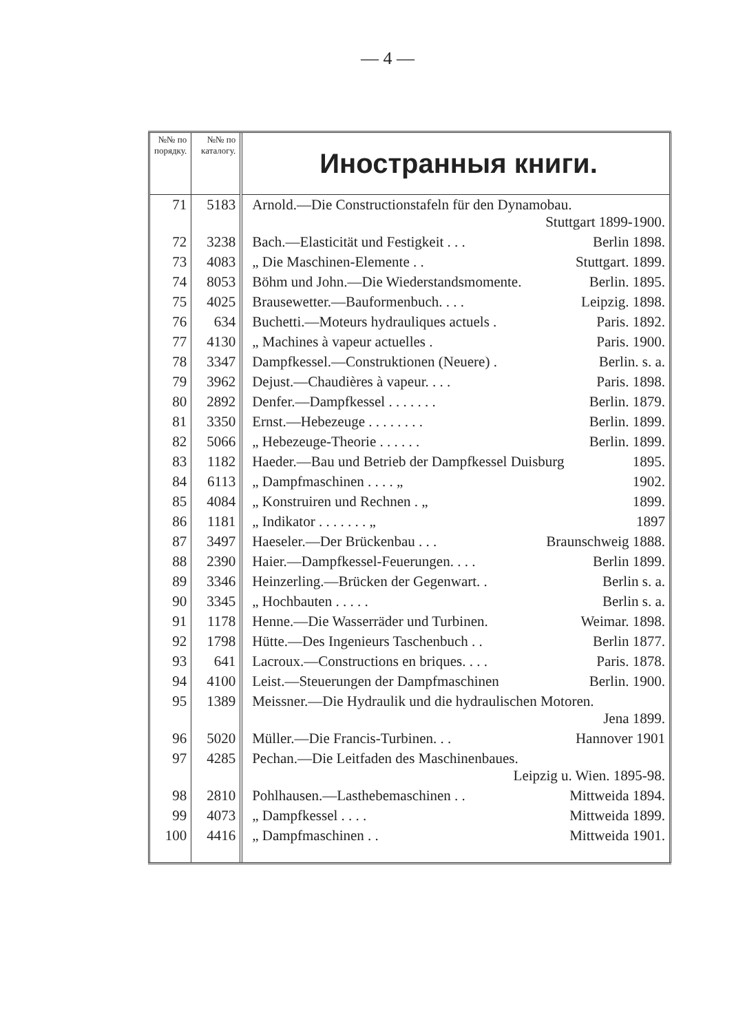— 4 —
| №№ по порядку. | №№ по каталогу. | Иностранныя книги. |
| --- | --- | --- |
| 71 | 5183 | Arnold.—Die Constructionstafeln für den Dynamobau. Stuttgart 1899-1900. |
| 72 | 3238 | Bach.—Elasticität und Festigkeit . . . Berlin 1898. |
| 73 | 4083 | „ Die Maschinen-Elemente . . Stuttgart. 1899. |
| 74 | 8053 | Böhm und John.—Die Wiederstandsmomente. Berlin. 1895. |
| 75 | 4025 | Brausewetter.—Bauformenbuch. . . . Leipzig. 1898. |
| 76 | 634 | Buchetti.—Moteurs hydrauliques actuels . Paris. 1892. |
| 77 | 4130 | „ Machines à vapeur actuelles . Paris. 1900. |
| 78 | 3347 | Dampfkessel.—Construktionen (Neuere) . Berlin. s. a. |
| 79 | 3962 | Dejust.—Chaudières à vapeur. . . . Paris. 1898. |
| 80 | 2892 | Denfer.—Dampfkessel . . . . . . . Berlin. 1879. |
| 81 | 3350 | Ernst.—Hebezeuge . . . . . . . . Berlin. 1899. |
| 82 | 5066 | „ Hebezeuge-Theorie . . . . . . Berlin. 1899. |
| 83 | 1182 | Haeder.—Bau und Betrieb der Dampfkessel Duisburg 1895. |
| 84 | 6113 | „ Dampfmaschinen . . . . „ 1902. |
| 85 | 4084 | „ Konstruiren und Rechnen . „ 1899. |
| 86 | 1181 | „ Indikator . . . . . . . „ 1897 |
| 87 | 3497 | Haeseler.—Der Brückenbau . . . Braunschweig 1888. |
| 88 | 2390 | Haier.—Dampfkessel-Feuerungen. . . . Berlin 1899. |
| 89 | 3346 | Heinzerling.—Brücken der Gegenwart. . Berlin s. a. |
| 90 | 3345 | „ Hochbauten . . . . . Berlin s. a. |
| 91 | 1178 | Henne.—Die Wasserräder und Turbinen. Weimar. 1898. |
| 92 | 1798 | Hütte.—Des Ingenieurs Taschenbuch . . Berlin 1877. |
| 93 | 641 | Lacroux.—Constructions en briques. . . . Paris. 1878. |
| 94 | 4100 | Leist.—Steuerungen der Dampfmaschinen Berlin. 1900. |
| 95 | 1389 | Meissner.—Die Hydraulik und die hydraulischen Motoren. Jena 1899. |
| 96 | 5020 | Müller.—Die Francis-Turbinen. . . Hannover 1901 |
| 97 | 4285 | Pechan.—Die Leitfaden des Maschinenbaues. Leipzig u. Wien. 1895-98. |
| 98 | 2810 | Pohlhausen.—Lasthebemaschinen . . Mittweida 1894. |
| 99 | 4073 | „ Dampfkessel . . . . Mittweida 1899. |
| 100 | 4416 | „ Dampfmaschinen . . Mittweida 1901. |